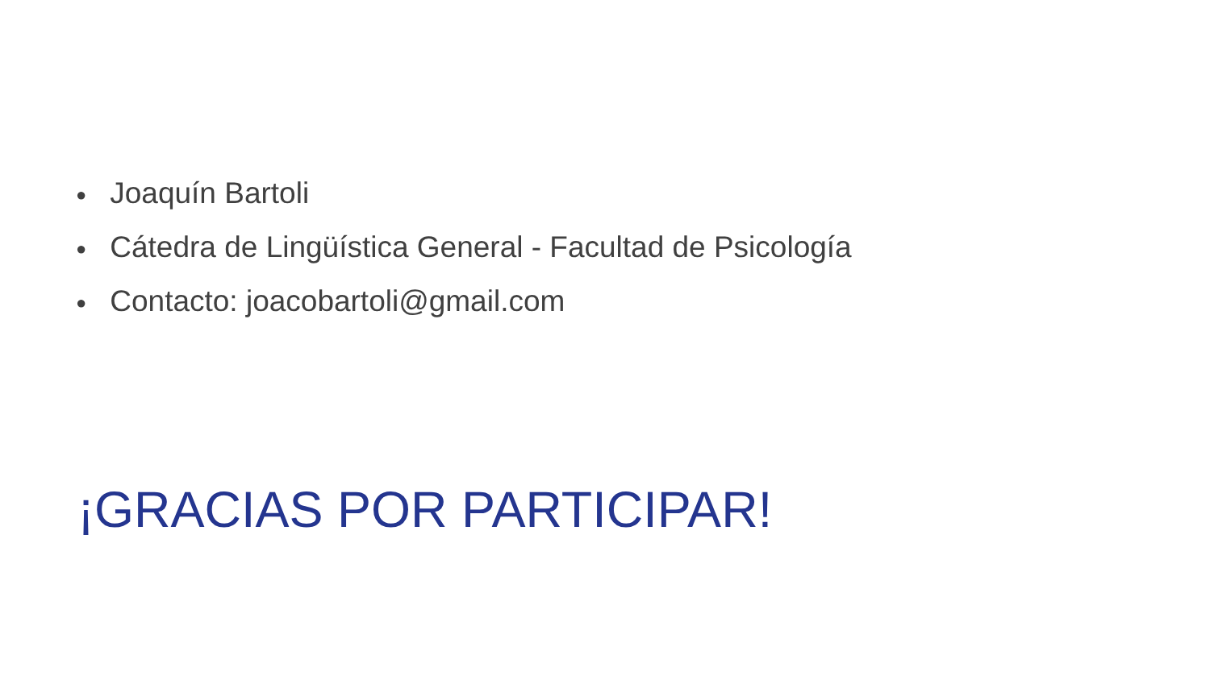● Joaquín Bartoli
● Cátedra de Lingüística General - Facultad de Psicología
● Contacto: joacobartoli@gmail.com
¡GRACIAS POR PARTICIPAR!